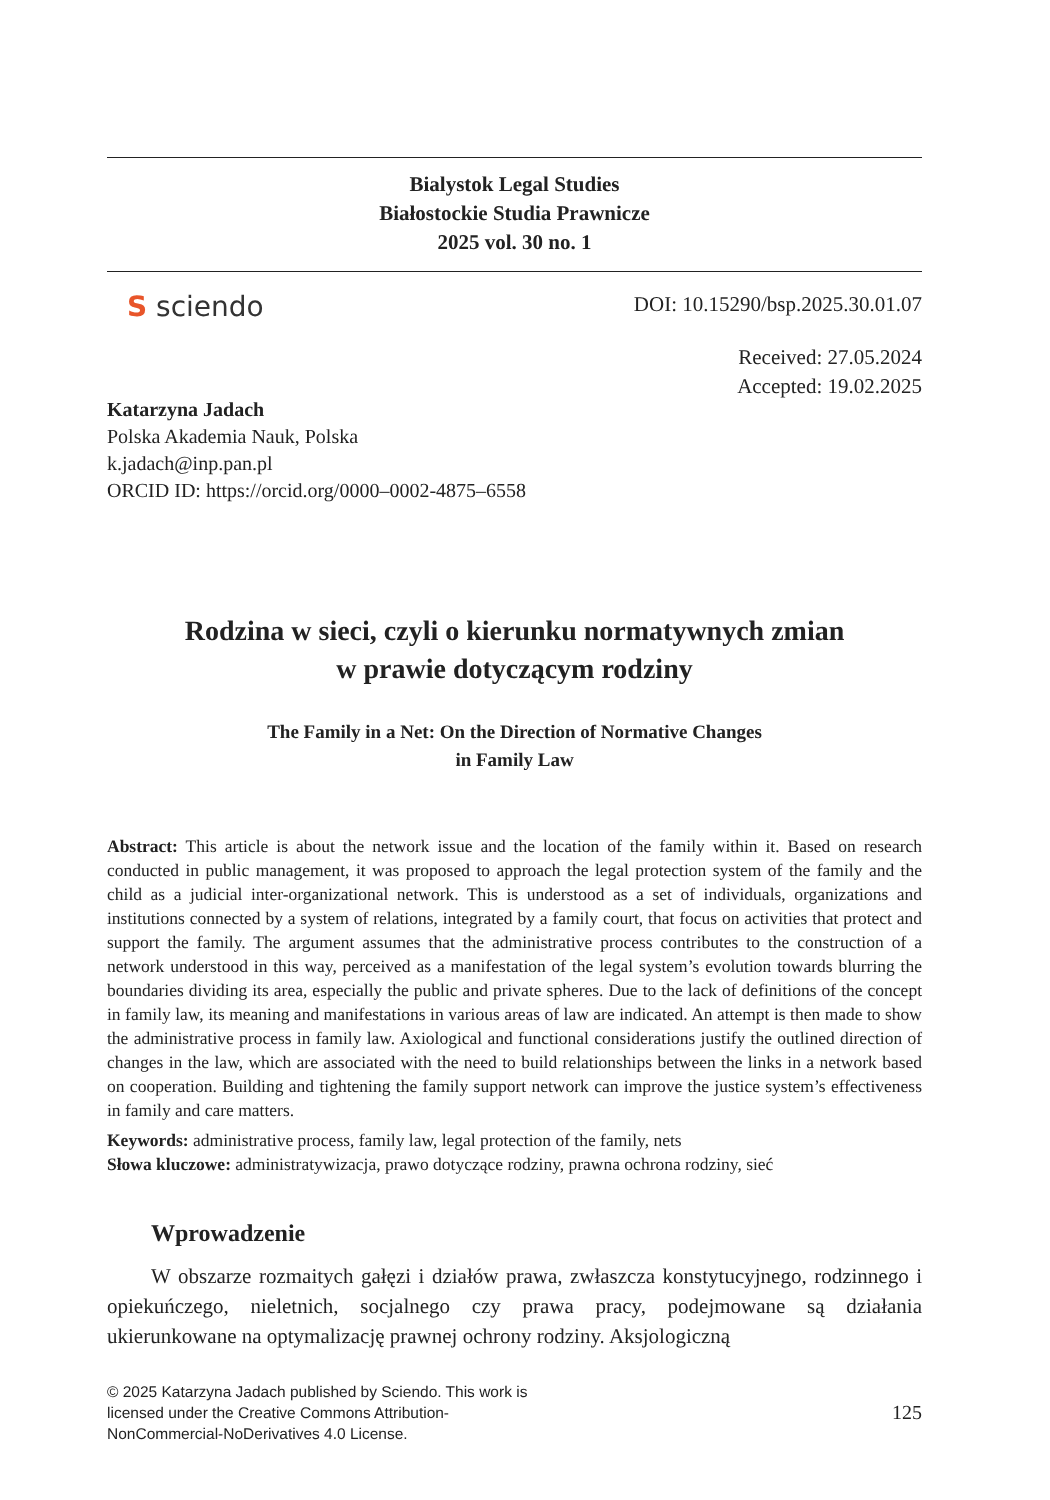Bialystok Legal Studies
Białostockie Studia Prawnicze
2025 vol. 30 no. 1
S sciendo
DOI: 10.15290/bsp.2025.30.01.07
Received: 27.05.2024
Accepted: 19.02.2025
Katarzyna Jadach
Polska Akademia Nauk, Polska
k.jadach@inp.pan.pl
ORCID ID: https://orcid.org/0000–0002-4875–6558
Rodzina w sieci, czyli o kierunku normatywnych zmian
w prawie dotyczącym rodziny
The Family in a Net: On the Direction of Normative Changes
in Family Law
Abstract: This article is about the network issue and the location of the family within it. Based on research conducted in public management, it was proposed to approach the legal protection system of the family and the child as a judicial inter-organizational network. This is understood as a set of individuals, organizations and institutions connected by a system of relations, integrated by a family court, that focus on activities that protect and support the family. The argument assumes that the administrative process contributes to the construction of a network understood in this way, perceived as a manifestation of the legal system’s evolution towards blurring the boundaries dividing its area, especially the public and private spheres. Due to the lack of definitions of the concept in family law, its meaning and manifestations in various areas of law are indicated. An attempt is then made to show the administrative process in family law. Axiological and functional considerations justify the outlined direction of changes in the law, which are associated with the need to build relationships between the links in a network based on cooperation. Building and tightening the family support network can improve the justice system’s effectiveness in family and care matters.
Keywords: administrative process, family law, legal protection of the family, nets
Słowa kluczowe: administratywizacja, prawo dotyczące rodziny, prawna ochrona rodziny, sieć
Wprowadzenie
W obszarze rozmaitych gałęzi i działów prawa, zwłaszcza konstytucyjnego, rodzinnego i opiekuńczego, nieletnich, socjalnego czy prawa pracy, podejmowane są działania ukierunkowane na optymalizację prawnej ochrony rodziny. Aksjologiczną
© 2025 Katarzyna Jadach published by Sciendo. This work is licensed under the Creative Commons Attribution-NonCommercial-NoDerivatives 4.0 License.
125